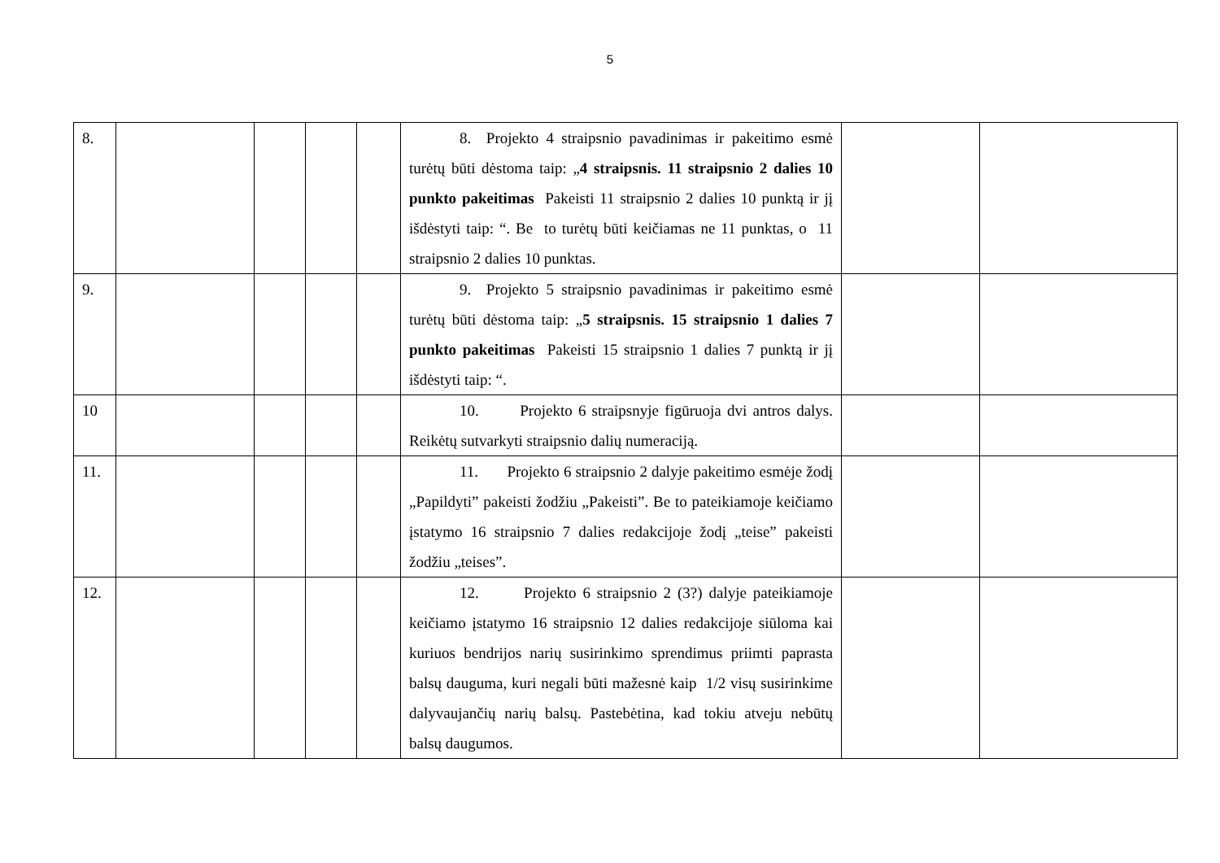5
| 8. | | | | | 8. Projekto 4 straipsnio pavadinimas ir pakeitimo esmė turėtų būti dėstoma taip: „ 4 straipsnis. 11 straipsnio 2 dalies 10 punkto pakeitimas Pakeisti 11 straipsnio 2 dalies 10 punktą ir jį išdėstyti taip: “. Be to turėtų būti keičiamas ne 11 punktas, o 11 straipsnio 2 dalies 10 punktas. | | |
| 9. | | | | | 9. Projekto 5 straipsnio pavadinimas ir pakeitimo esmė turėtų būti dėstoma taip: „ 5 straipsnis. 15 straipsnio 1 dalies 7 punkto pakeitimas Pakeisti 15 straipsnio 1 dalies 7 punktą ir jį išdėstyti taip: “. | | |
| 10 | | | | | 10. Projekto 6 straipsnyje figūruoja dvi antros dalys. Reikėtų sutvarkyti straipsnio dalių numeraciją. | | |
| 11. | | | | | 11. Projekto 6 straipsnio 2 dalyje pakeitimo esmėje žodį „Papildyti” pakeisti žodžiu „Pakeisti”. Be to pateikiamoje keičiamo įstatymo 16 straipsnio 7 dalies redakcijoje žodį „teise” pakeisti žodžiu „teises”. | | |
| 12. | | | | | 12. Projekto 6 straipsnio 2 (3?) dalyje pateikiamoje keičiamo įstatymo 16 straipsnio 12 dalies redakcijoje siūloma kai kuriuos bendrijos narių susirinkimo sprendimus priimti paprasta balsų dauguma, kuri negali būti mažesnė kaip 1/2 visų susirinkime dalyvaujančių narių balsų. Pastebėtina, kad tokiu atveju nebūtų balsų daugumos. | | |